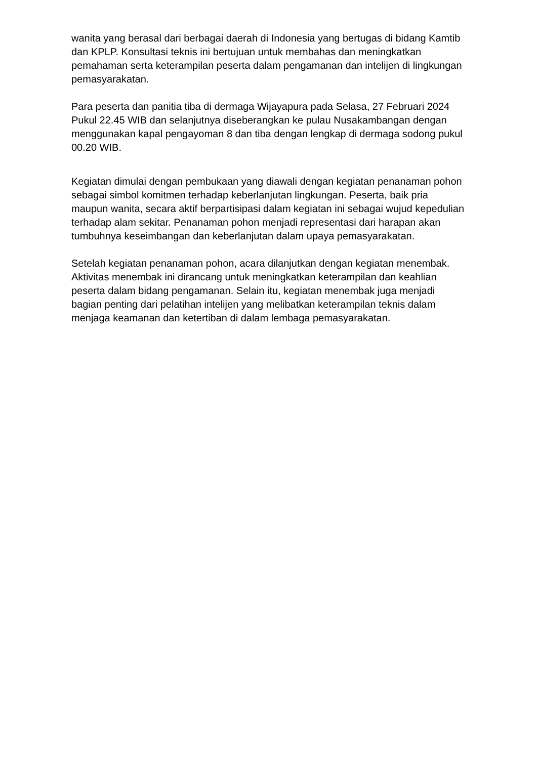wanita yang berasal dari berbagai daerah di Indonesia yang bertugas di bidang Kamtib dan KPLP. Konsultasi teknis ini bertujuan untuk membahas dan meningkatkan pemahaman serta keterampilan peserta dalam pengamanan dan intelijen di lingkungan pemasyarakatan.
Para peserta dan panitia tiba di dermaga Wijayapura pada Selasa, 27 Februari 2024 Pukul 22.45 WIB dan selanjutnya diseberangkan ke pulau Nusakambangan dengan menggunakan kapal pengayoman 8 dan tiba dengan lengkap di dermaga sodong pukul 00.20 WIB.
Kegiatan dimulai dengan pembukaan yang diawali dengan kegiatan penanaman pohon sebagai simbol komitmen terhadap keberlanjutan lingkungan. Peserta, baik pria maupun wanita, secara aktif berpartisipasi dalam kegiatan ini sebagai wujud kepedulian terhadap alam sekitar. Penanaman pohon menjadi representasi dari harapan akan tumbuhnya keseimbangan dan keberlanjutan dalam upaya pemasyarakatan.
Setelah kegiatan penanaman pohon, acara dilanjutkan dengan kegiatan menembak. Aktivitas menembak ini dirancang untuk meningkatkan keterampilan dan keahlian peserta dalam bidang pengamanan. Selain itu, kegiatan menembak juga menjadi bagian penting dari pelatihan intelijen yang melibatkan keterampilan teknis dalam menjaga keamanan dan ketertiban di dalam lembaga pemasyarakatan.